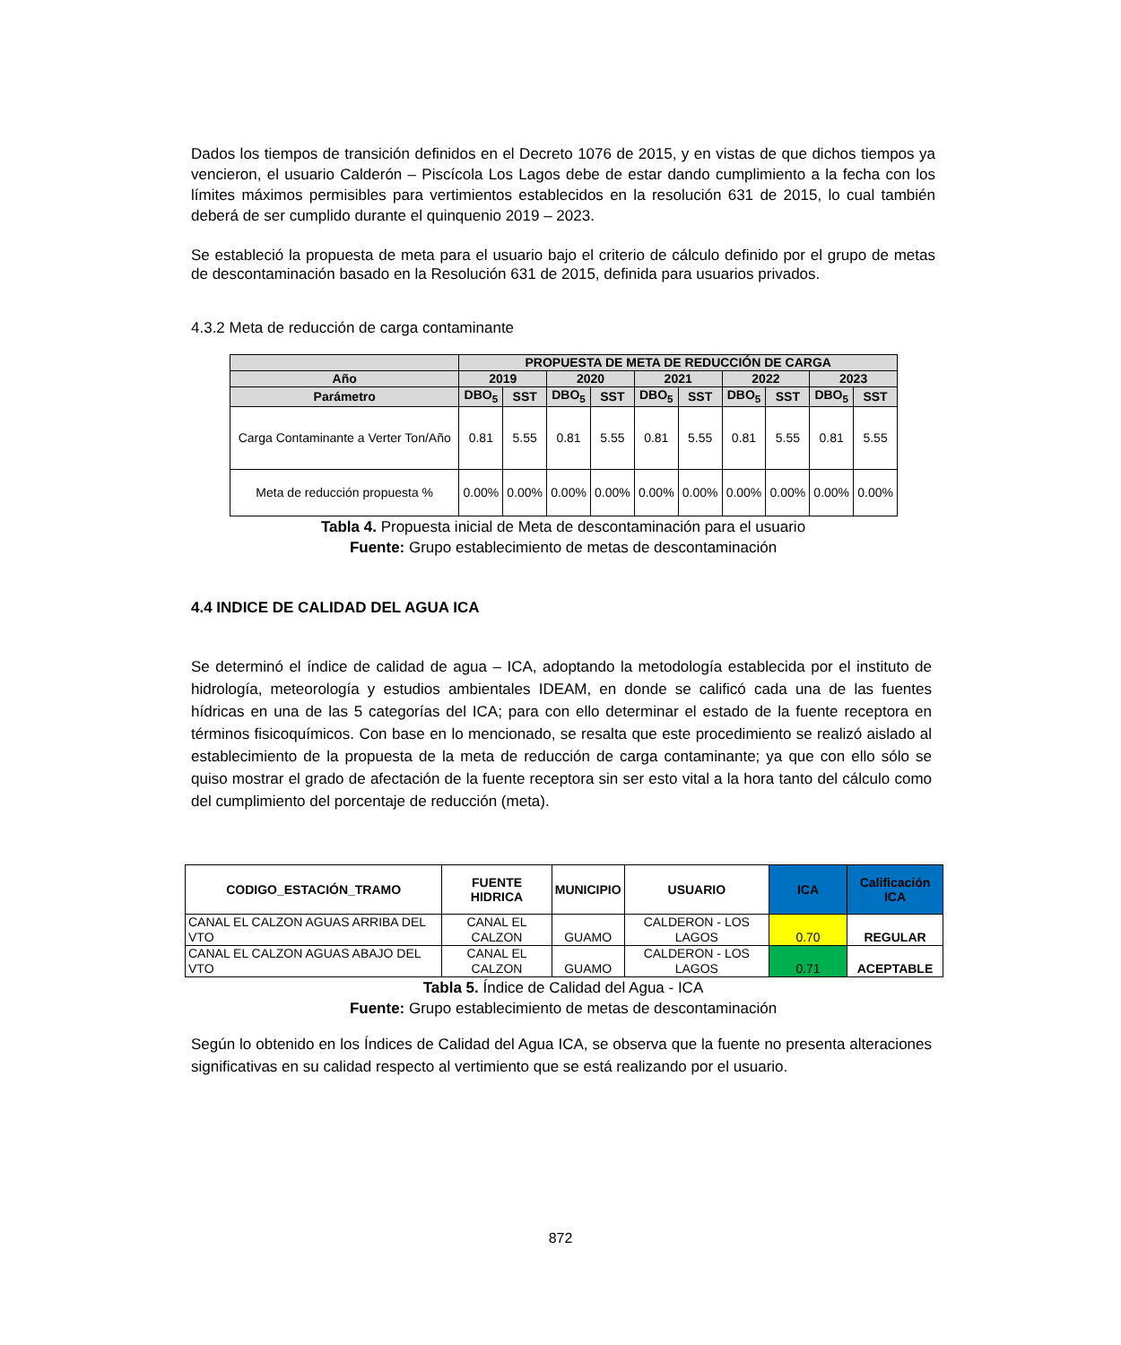Dados los tiempos de transición definidos en el Decreto 1076 de 2015, y en vistas de que dichos tiempos ya vencieron, el usuario Calderón – Piscícola Los Lagos debe de estar dando cumplimiento a la fecha con los límites máximos permisibles para vertimientos establecidos en la resolución 631 de 2015, lo cual también deberá de ser cumplido durante el quinquenio 2019 – 2023.
Se estableció la propuesta de meta para el usuario bajo el criterio de cálculo definido por el grupo de metas de descontaminación basado en la Resolución 631 de 2015, definida para usuarios privados.
4.3.2 Meta de reducción de carga contaminante
| | PROPUESTA DE META DE REDUCCIÓN DE CARGA | | | | | | | | | |
| --- | --- | --- | --- | --- | --- | --- | --- | --- | --- | --- |
| Año | 2019 | | 2020 | | 2021 | | 2022 | | 2023 | |
| Parámetro | DBO<sub>5</sub> | SST | DBO<sub>5</sub> | SST | DBO<sub>5</sub> | SST | DBO<sub>5</sub> | SST | DBO<sub>5</sub> | SST |
| Carga Contaminante a Verter Ton/Año | 0.81 | 5.55 | 0.81 | 5.55 | 0.81 | 5.55 | 0.81 | 5.55 | 0.81 | 5.55 |
| Meta de reducción propuesta % | 0.00% | 0.00% | 0.00% | 0.00% | 0.00% | 0.00% | 0.00% | 0.00% | 0.00% | 0.00% |
Tabla 4. Propuesta inicial de Meta de descontaminación para el usuario
Fuente: Grupo establecimiento de metas de descontaminación
4.4 INDICE DE CALIDAD DEL AGUA ICA
Se determinó el índice de calidad de agua – ICA, adoptando la metodología establecida por el instituto de hidrología, meteorología y estudios ambientales IDEAM, en donde se calificó cada una de las fuentes hídricas en una de las 5 categorías del ICA; para con ello determinar el estado de la fuente receptora en términos fisicoquímicos. Con base en lo mencionado, se resalta que este procedimiento se realizó aislado al establecimiento de la propuesta de la meta de reducción de carga contaminante; ya que con ello sólo se quiso mostrar el grado de afectación de la fuente receptora sin ser esto vital a la hora tanto del cálculo como del cumplimiento del porcentaje de reducción (meta).
| CODIGO_ESTACIÓN_TRAMO | FUENTE HIDRICA | MUNICIPIO | USUARIO | ICA | Calificación ICA |
| --- | --- | --- | --- | --- | --- |
| CANAL EL CALZON AGUAS ARRIBA DEL VTO | CANAL EL CALZON | GUAMO | CALDERON - LOS LAGOS | 0.70 | REGULAR |
| CANAL EL CALZON AGUAS ABAJO DEL VTO | CANAL EL CALZON | GUAMO | CALDERON - LOS LAGOS | 0.71 | ACEPTABLE |
Tabla 5. Índice de Calidad del Agua - ICA
Fuente: Grupo establecimiento de metas de descontaminación
Según lo obtenido en los Índices de Calidad del Agua ICA, se observa que la fuente no presenta alteraciones significativas en su calidad respecto al vertimiento que se está realizando por el usuario.
872